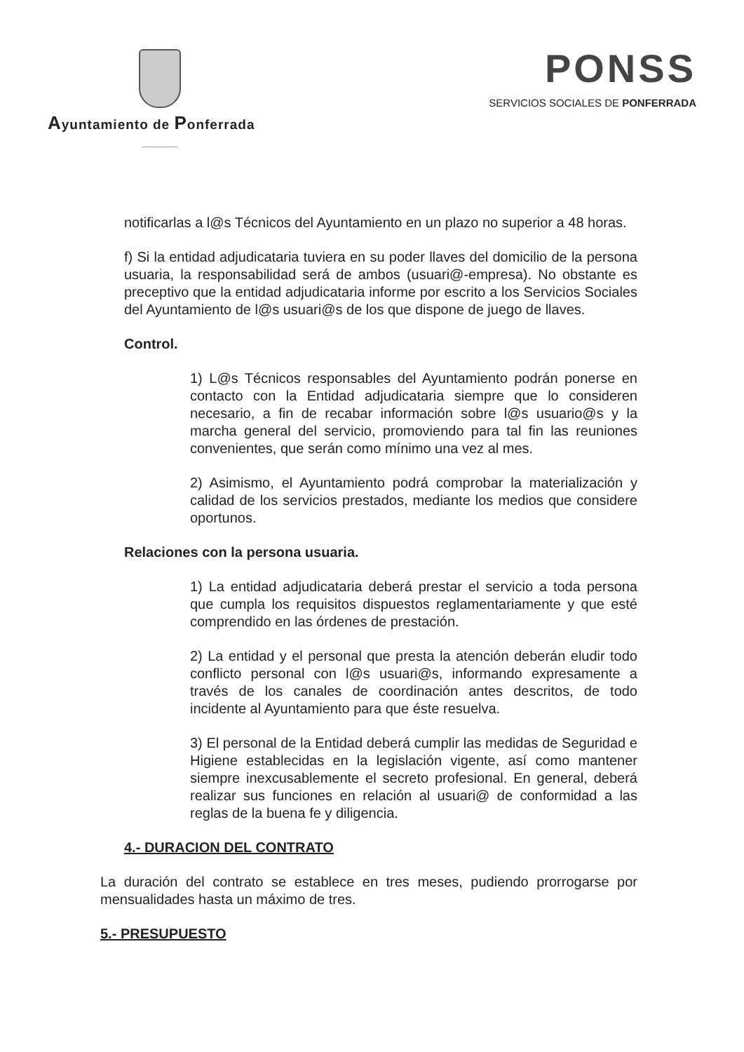Ayuntamiento de Ponferrada
PONSS
SERVICIOS SOCIALES DE PONFERRADA
notificarlas a l@s Técnicos del Ayuntamiento en un plazo no superior a 48 horas.
f) Si la entidad adjudicataria tuviera en su poder llaves del domicilio de la persona usuaria, la responsabilidad será de ambos (usuari@-empresa). No obstante es preceptivo que la entidad adjudicataria informe por escrito a los Servicios Sociales del Ayuntamiento de l@s usuari@s de los que dispone de juego de llaves.
Control.
1) L@s Técnicos responsables del Ayuntamiento podrán ponerse en contacto con la Entidad adjudicataria siempre que lo consideren necesario, a fin de recabar información sobre l@s usuario@s y la marcha general del servicio, promoviendo para tal fin las reuniones convenientes, que serán como mínimo una vez al mes.
2) Asimismo, el Ayuntamiento podrá comprobar la materialización y calidad de los servicios prestados, mediante los medios que considere oportunos.
Relaciones con la persona usuaria.
1) La entidad adjudicataria deberá prestar el servicio a toda persona que cumpla los requisitos dispuestos reglamentariamente y que esté comprendido en las órdenes de prestación.
2) La entidad y el personal que presta la atención deberán eludir todo conflicto personal con l@s usuari@s, informando expresamente a través de los canales de coordinación antes descritos, de todo incidente al Ayuntamiento para que éste resuelva.
3) El personal de la Entidad deberá cumplir las medidas de Seguridad e Higiene establecidas en la legislación vigente, así como mantener siempre inexcusablemente el secreto profesional. En general, deberá realizar sus funciones en relación al usuari@ de conformidad a las reglas de la buena fe y diligencia.
4.- DURACION DEL CONTRATO
La duración del contrato se establece en tres meses, pudiendo prorrogarse por mensualidades hasta un máximo de tres.
5.- PRESUPUESTO